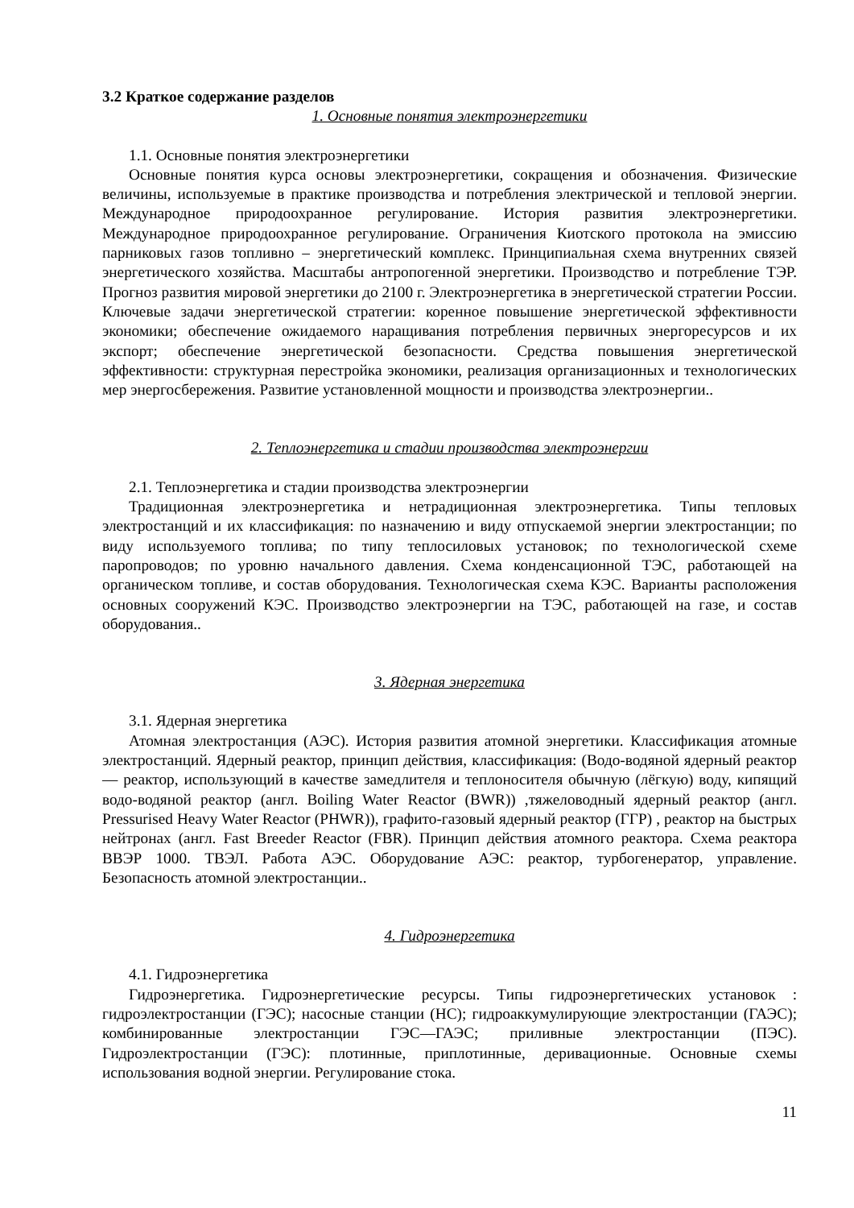3.2 Краткое содержание разделов
1. Основные понятия электроэнергетики
1.1. Основные понятия электроэнергетики
Основные понятия курса основы электроэнергетики, сокращения и обозначения. Физические величины, используемые в практике производства и потребления электрической и тепловой энергии. Международное природоохранное регулирование. История развития электроэнергетики. Международное природоохранное регулирование. Ограничения Киотского протокола на эмиссию парниковых газов топливно – энергетический комплекс. Принципиальная схема внутренних связей энергетического хозяйства. Масштабы антропогенной энергетики. Производство и потребление ТЭР. Прогноз развития мировой энергетики до 2100 г. Электроэнергетика в энергетической стратегии России. Ключевые задачи энергетической стратегии: коренное повышение энергетической эффективности экономики; обеспечение ожидаемого наращивания потребления первичных энергоресурсов и их экспорт; обеспечение энергетической безопасности. Средства повышения энергетической эффективности: структурная перестройка экономики, реализация организационных и технологических мер энергосбережения. Развитие установленной мощности и производства электроэнергии..
2. Теплоэнергетика и стадии производства электроэнергии
2.1. Теплоэнергетика и стадии производства электроэнергии
Традиционная электроэнергетика и нетрадиционная электроэнергетика. Типы тепловых электростанций и их классификация: по назначению и виду отпускаемой энергии электростанции; по виду используемого топлива; по типу теплосиловых установок; по технологической схеме паропроводов; по уровню начального давления. Схема конденсационной ТЭС, работающей на органическом топливе, и состав оборудования. Технологическая схема КЭС. Варианты расположения основных сооружений КЭС. Производство электроэнергии на ТЭС, работающей на газе, и состав оборудования..
3. Ядерная энергетика
3.1. Ядерная энергетика
Атомная электростанция (АЭС). История развития атомной энергетики. Классификация атомные электростанций. Ядерный реактор, принцип действия, классификация: (Водо-водяной ядерный реактор — реактор, использующий в качестве замедлителя и теплоносителя обычную (лёгкую) воду, кипящий водо-водяной реактор (англ. Boiling Water Reactor (BWR)) ,тяжеловодный ядерный реактор (англ. Pressurised Heavy Water Reactor (PHWR)), графито-газовый ядерный реактор (ГГР) , реактор на быстрых нейтронах (англ. Fast Breeder Reactor (FBR). Принцип действия атомного реактора. Схема реактора ВВЭР 1000. ТВЭЛ. Работа АЭС. Оборудование АЭС: реактор, турбогенератор, управление. Безопасность атомной электростанции..
4. Гидроэнергетика
4.1. Гидроэнергетика
Гидроэнергетика. Гидроэнергетические ресурсы. Типы гидроэнергетических установок : гидроэлектростанции (ГЭС); насосные станции (НС); гидроаккумулирующие электростанции (ГАЭС); комбинированные электростанции ГЭС—ГАЭС; приливные электростанции (ПЭС). Гидроэлектростанции (ГЭС): плотинные, приплотинные, деривационные. Основные схемы использования водной энергии. Регулирование стока.
11